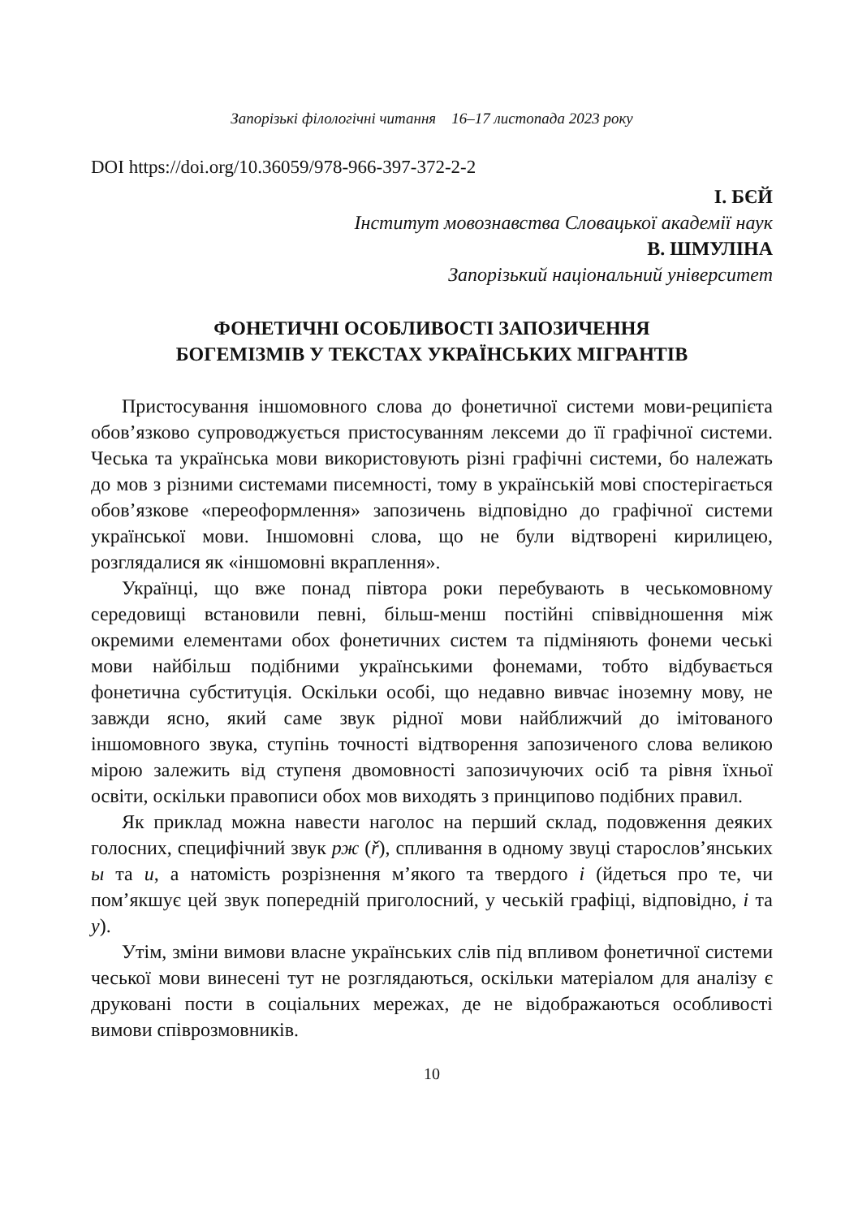Запорізькі філологічні читання 16–17 листопада 2023 року
DOI https://doi.org/10.36059/978-966-397-372-2-2
І. БЄЙ
Інститут мовознавства Словацької академії наук
В. ШМУЛІНА
Запорізький національний університет
ФОНЕТИЧНІ ОСОБЛИВОСТІ ЗАПОЗИЧЕННЯ
БОГЕМІЗМІВ У ТЕКСТАХ УКРАЇНСЬКИХ МІГРАНТІВ
Пристосування іншомовного слова до фонетичної системи мови-реципієта обов’язково супроводжується пристосуванням лексеми до її графічної системи. Чеська та українська мови використовують різні графічні системи, бо належать до мов з різними системами писемності, тому в українській мові спостерігається обов’язкове «переоформлення» запозичень відповідно до графічної системи української мови. Іншомовні слова, що не були відтворені кирилицею, розглядалися як «іншомовні вкраплення».
Українці, що вже понад півтора роки перебувають в чеськомовному середовищі встановили певні, більш-менш постійні співвідношення між окремими елементами обох фонетичних систем та підміняють фонеми чеські мови найбільш подібними українськими фонемами, тобто відбувається фонетична субституція. Оскільки особі, що недавно вивчає іноземну мову, не завжди ясно, який саме звук рідної мови найближчий до імітованого іншомовного звука, ступінь точності відтворення запозиченого слова великою мірою залежить від ступеня двомовності запозичуючих осіб та рівня їхньої освіти, оскільки правописи обох мов виходять з принципово подібних правил.
Як приклад можна навести наголос на перший склад, подовження деяких голосних, специфічний звук рж (ř), спливання в одному звуці старослов’янських ы та и, а натомість розрізнення м’якого та твердого і (йдеться про те, чи пом’якшує цей звук попередній приголосний, у чеській графіці, відповідно, і та у).
Утім, зміни вимови власне українських слів під впливом фонетичної системи чеської мови винесені тут не розглядаються, оскільки матеріалом для аналізу є друковані пости в соціальних мережах, де не відображаються особливості вимови співрозмовників.
10